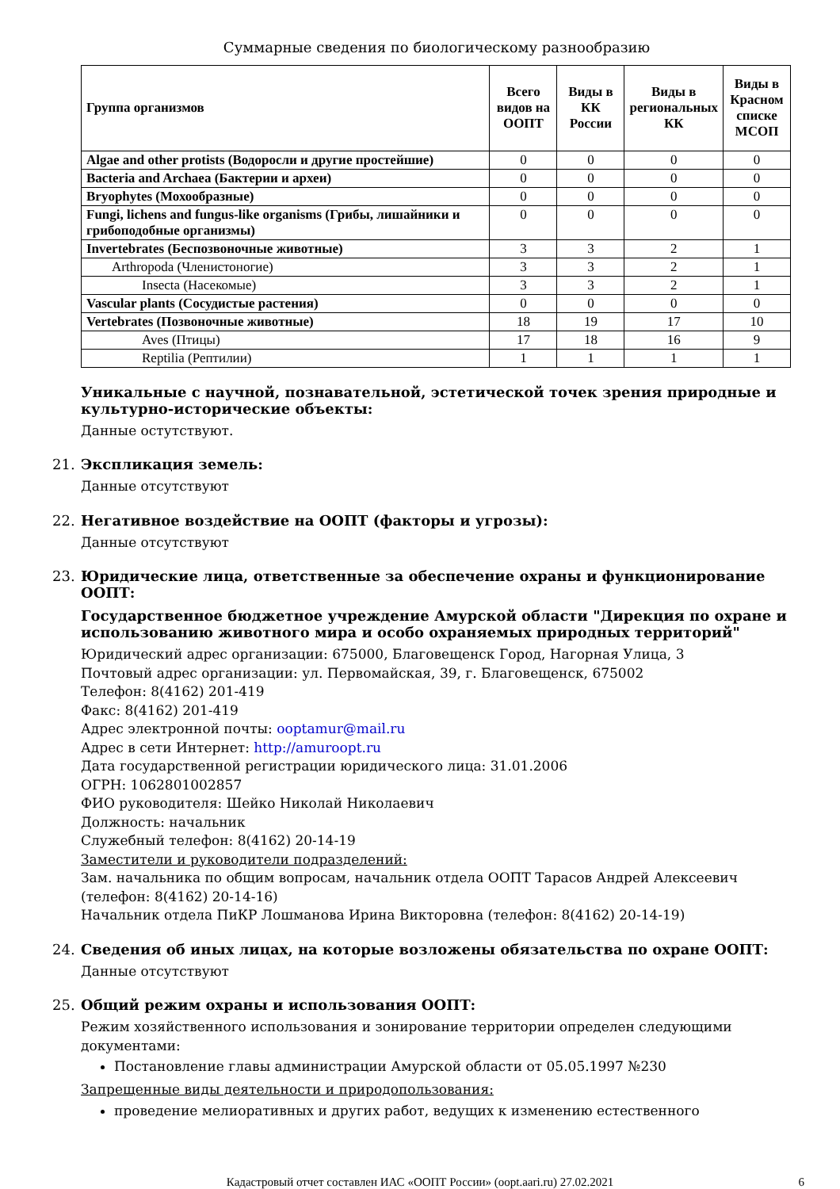Суммарные сведения по биологическому разнообразию
| Группа организмов | Всего видов на ООПТ | Виды в КК России | Виды в региональных КК | Виды в Красном списке МСОП |
| --- | --- | --- | --- | --- |
| Algae and other protists (Водоросли и другие простейшие) | 0 | 0 | 0 | 0 |
| Bacteria and Archaea (Бактерии и археи) | 0 | 0 | 0 | 0 |
| Bryophytes (Мохообразные) | 0 | 0 | 0 | 0 |
| Fungi, lichens and fungus-like organisms (Грибы, лишайники и грибоподобные организмы) | 0 | 0 | 0 | 0 |
| Invertebrates (Беспозвоночные животные) | 3 | 3 | 2 | 1 |
| Arthropoda (Членистоногие) | 3 | 3 | 2 | 1 |
| Insecta (Насекомые) | 3 | 3 | 2 | 1 |
| Vascular plants (Сосудистые растения) | 0 | 0 | 0 | 0 |
| Vertebrates (Позвоночные животные) | 18 | 19 | 17 | 10 |
| Aves (Птицы) | 17 | 18 | 16 | 9 |
| Reptilia (Рептилии) | 1 | 1 | 1 | 1 |
Уникальные с научной, познавательной, эстетической точек зрения природные и культурно-исторические объекты:
Данные остутствуют.
21. Экспликация земель:
Данные отсутствуют
22. Негативное воздействие на ООПТ (факторы и угрозы):
Данные отсутствуют
23. Юридические лица, ответственные за обеспечение охраны и функционирование ООПТ:
Государственное бюджетное учреждение Амурской области "Дирекция по охране и использованию животного мира и особо охраняемых природных территорий"
Юридический адрес организации: 675000, Благовещенск Город, Нагорная Улица, 3
Почтовый адрес организации: ул. Первомайская, 39, г. Благовещенск, 675002
Телефон: 8(4162) 201-419
Факс: 8(4162) 201-419
Адрес электронной почты: ooptamur@mail.ru
Адрес в сети Интернет: http://amuroopt.ru
Дата государственной регистрации юридического лица: 31.01.2006
ОГРН: 1062801002857
ФИО руководителя: Шейко Николай Николаевич
Должность: начальник
Служебный телефон: 8(4162) 20-14-19
Заместители и руководители подразделений:
Зам. начальника по общим вопросам, начальник отдела ООПТ Тарасов Андрей Алексеевич (телефон: 8(4162) 20-14-16)
Начальник отдела ПиКР Лошманова Ирина Викторовна (телефон: 8(4162) 20-14-19)
24. Сведения об иных лицах, на которые возложены обязательства по охране ООПТ:
Данные отсутствуют
25. Общий режим охраны и использования ООПТ:
Режим хозяйственного использования и зонирование территории определен следующими документами:
Постановление главы администрации Амурской области от 05.05.1997 №230
Запрещенные виды деятельности и природопользования:
проведение мелиоративных и других работ, ведущих к изменению естественного
Кадастровый отчет составлен ИАС «ООПТ России» (oopt.aari.ru) 27.02.2021
6